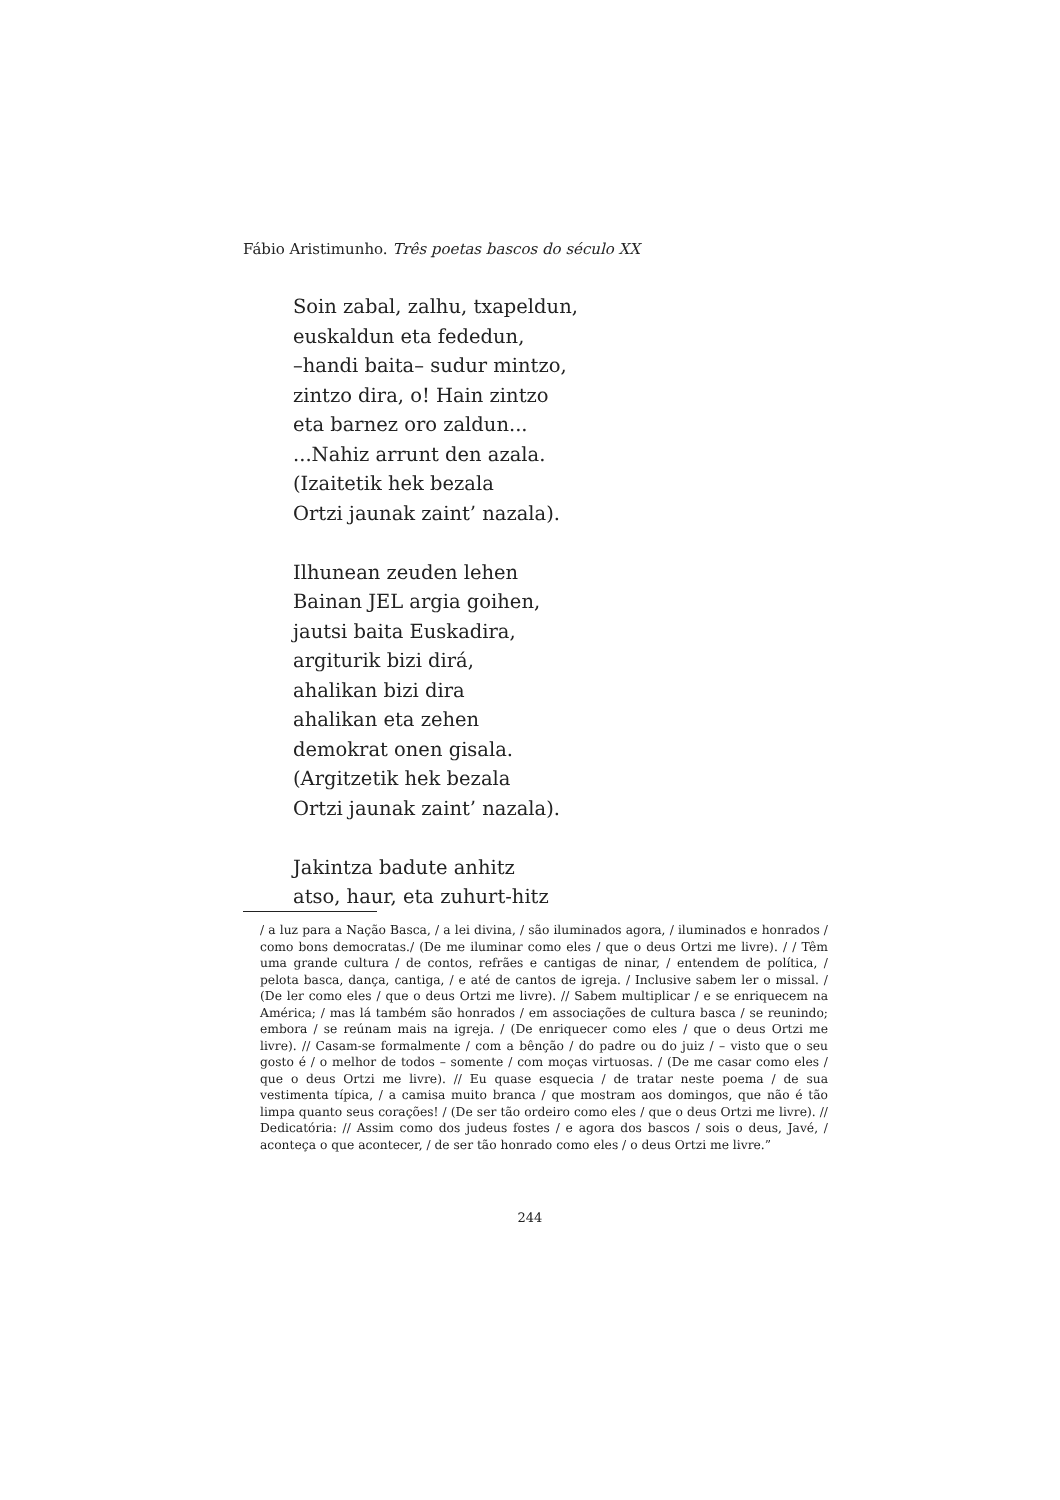Fábio Aristimunho. Três poetas bascos do século XX
Soin zabal, zalhu, txapeldun,
euskaldun eta fededun,
–handi baita– sudur mintzo,
zintzo dira, o! Hain zintzo
eta barnez oro zaldun...
...Nahiz arrunt den azala.
(Izaitetik hek bezala
Ortzi jaunak zaint’ nazala).
Ilhunean zeuden lehen
Bainan JEL argia goihen,
jautsi baita Euskadira,
argiturik bizi dirá,
ahalikan bizi dira
ahalikan eta zehen
demokrat onen gisala.
(Argitzetik hek bezala
Ortzi jaunak zaint’ nazala).
Jakintza badute anhitz
atso, haur, eta zuhurt-hitz
/ a luz para a Nação Basca, / a lei divina, / são iluminados agora, / iluminados e honrados / como bons democratas./ (De me iluminar como eles / que o deus Ortzi me livre). / / Têm uma grande cultura / de contos, refrães e cantigas de ninar, / entendem de política, / pelota basca, dança, cantiga, / e até de cantos de igreja. / Inclusive sabem ler o missal. / (De ler como eles / que o deus Ortzi me livre). // Sabem multiplicar / e se enriquecem na América; / mas lá também são honrados / em associações de cultura basca / se reunindo; embora / se reúnam mais na igreja. / (De enriquecer como eles / que o deus Ortzi me livre). // Casam-se formalmente / com a bênção / do padre ou do juiz / – visto que o seu gosto é / o melhor de todos – somente / com moças virtuosas. / (De me casar como eles / que o deus Ortzi me livre). // Eu quase esquecia / de tratar neste poema / de sua vestimenta típica, / a camisa muito branca / que mostram aos domingos, que não é tão limpa quanto seus corações! / (De ser tão ordeiro como eles / que o deus Ortzi me livre). // Dedicatória: // Assim como dos judeus fostes / e agora dos bascos / sois o deus, Javé, / aconteça o que acontecer, / de ser tão honrado como eles / o deus Ortzi me livre.”
244